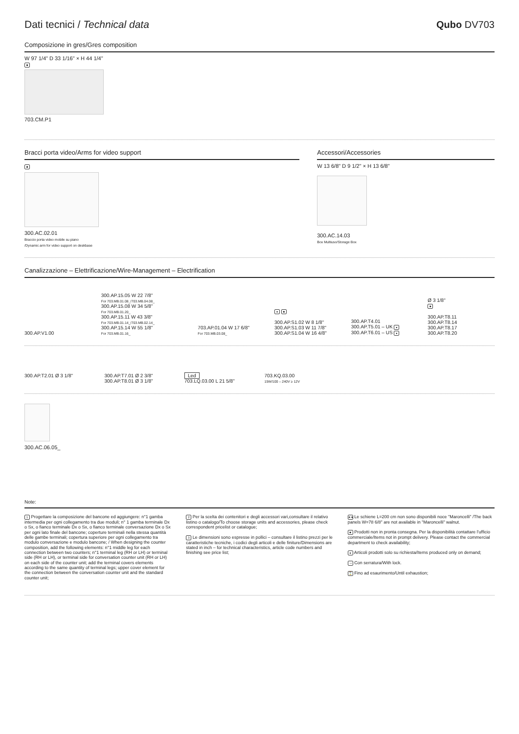Dati tecnici / Technical data Qubo DV703
Composizione in gres/Gres composition
W 97 1/4" D 33 1/16" × H 44 1/4"
■
703.CM.P1
Bracci porta video/Arms for video support
■
300.AC.02.01
Braccio porta video mobile su piano
/Dynamic arm for video support on deskbase
Accessori/Accessories
W 13 6/8" D 9 1/2" × H 13 6/8"
300.AC.14.03
Box Multiuso/Storage Box
Canalizzazione – Elettrificazione/Wire-Management – Electrification
300.AP.V1.00
300.AP.15.05 W 22 7/8"
For 703.MB.01.08_/703.MB.04.08_
300.AP.15.08 W 34 5/8"
For 703.MB.01.20_
300.AP.15.11 W 43 3/8"
For 703.MB.01.14_/703.MB.02.14_
300.AP.15.14 W 55 1/8"
For 703.MB.01.16_
703.AP.01.04 W 17 6/8"
For 703.MB.03.08_
● ■
300.AP.S1.02 W 8 1/8"
300.AP.S1.03 W 11 7/8"
300.AP.S1.04 W 16 4/8"
300.AP.T4.01
300.AP.T5.01 – UK ●
300.AP.T6.01 – US ●
Ø 3 1/8"
■
300.AP.T8.11
300.AP.T8.14
300.AP.T8.17
300.AP.T8.20
300.AP.T2.01 Ø 3 1/8" 300.AP.T7.01 Ø 2 3/8"
300.AP.T8.01 Ø 3 1/8"
Led
703.LQ.03.00 L 21 5/8"
703.KQ.03.00
15W/100 – 240V ≥ 12V
300.AC.06.05_
Note:
1 Progettare la composizione del bancone ed aggiungere: n°1 gamba intermedia per ogni collegamento tra due moduli; n° 1 gamba terminale Dx o Sx, o fianco terminale Dx o Sx, o fianco terminale conversazione Dx o Sx per ogni lato finale del bancone; coperture terminali nella stessa quantità delle gambe terminali; copertura superiore per ogni collegamento tra modulo conversazione e modulo bancone; / When designing the counter composition, add the following elements: n°1 middle leg for each connection between two counters; n°1 terminal leg (RH or LH) or terminal side (RH or LH), or terminal side for conversation counter unit (RH or LH) on each side of the counter unit; add the terminal covers elements according to the same quantity of terminal legs; upper cover element for the connection between the conversation counter unit and the standard counter unit;
2 Per la scelta dei contenitori e degli accessori vari,consultare il relativo listino o catalogo/To choose storage units and accessories, please check correspondent pricelist or catalogue;
3 Le dimensioni sono espresse in pollici – consultare il listino prezzi per le caratteristiche tecniche, i codici degli articoli e delle finiture/Dimensions are stated in inch – for technical characteristics, article code numbers and finishing see price list;
★★ Le schiene L=200 cm non sono disponibili noce "Maroncelli" /The back panels W=78 6/8" are not available in "Maroncelli" walnut.
■ Prodotti non in pronta consegna. Per la disponibilità contattare l'ufficio commerciale/Items not in prompt delivery. Please contact the commercial department to check availability;
● Articoli prodotti solo su richiesta/Items produced only on demand;
⊸ Con serratura/With lock.
⌛ Fino ad esaurimento/Until exhaustion;